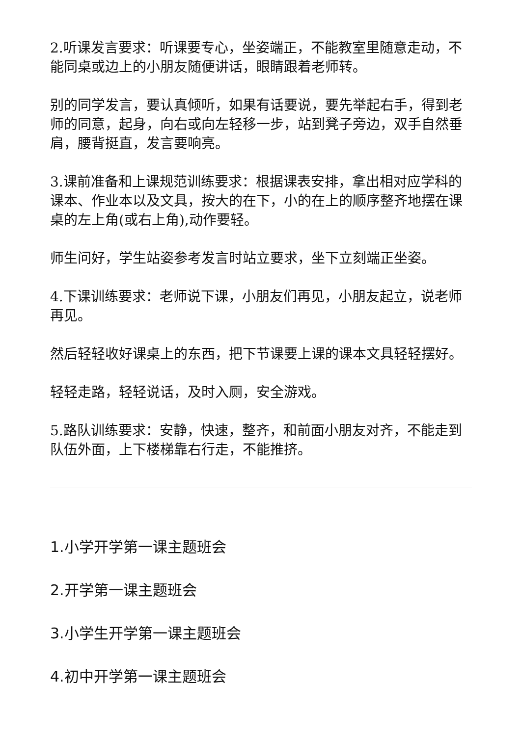2.听课发言要求：听课要专心，坐姿端正，不能教室里随意走动，不能同桌或边上的小朋友随便讲话，眼睛跟着老师转。
别的同学发言，要认真倾听，如果有话要说，要先举起右手，得到老师的同意，起身，向右或向左轻移一步，站到凳子旁边，双手自然垂肩，腰背挺直，发言要响亮。
3.课前准备和上课规范训练要求：根据课表安排，拿出相对应学科的课本、作业本以及文具，按大的在下，小的在上的顺序整齐地摆在课桌的左上角(或右上角),动作要轻。
师生问好，学生站姿参考发言时站立要求，坐下立刻端正坐姿。
4.下课训练要求：老师说下课，小朋友们再见，小朋友起立，说老师再见。
然后轻轻收好课桌上的东西，把下节课要上课的课本文具轻轻摆好。
轻轻走路，轻轻说话，及时入厕，安全游戏。
5.路队训练要求：安静，快速，整齐，和前面小朋友对齐，不能走到队伍外面，上下楼梯靠右行走，不能推挤。
1.小学开学第一课主题班会
2.开学第一课主题班会
3.小学生开学第一课主题班会
4.初中开学第一课主题班会